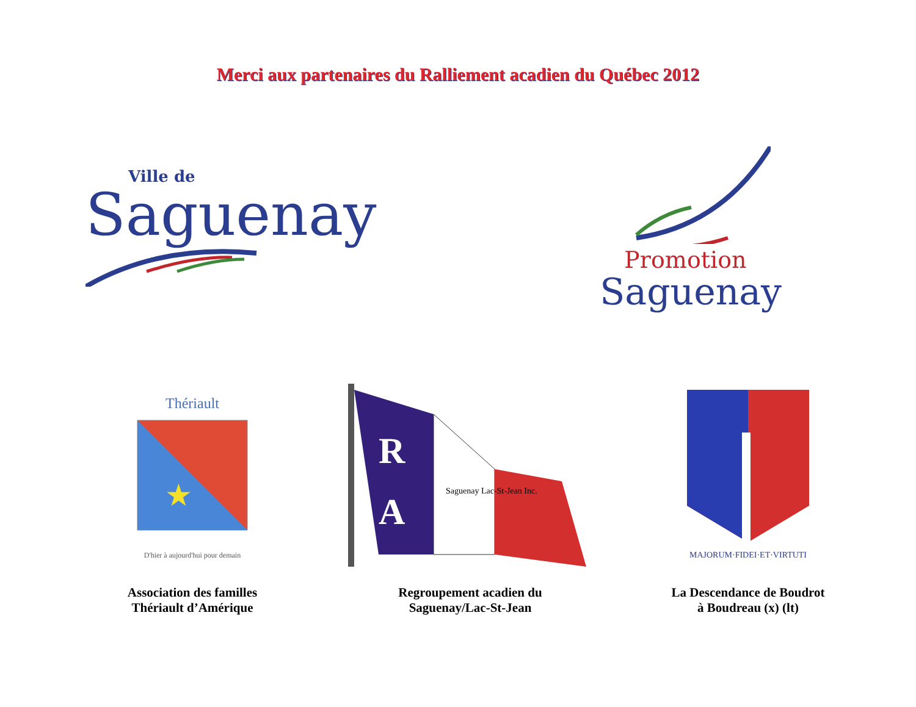Merci aux partenaires du Ralliement acadien du Québec 2012
Ville de
Saguenay
Promotion
Saguenay
Thériault
★
D'hier à aujourd'hui pour demain
Association des familles
Thériault d’Amérique
R
A
Saguenay Lac-St-Jean Inc.
Regroupement acadien du
Saguenay/Lac-St-Jean
MAJORUM·FIDEI·ET·VIRTUTI
La Descendance de Boudrot
à Boudreau (x) (lt)